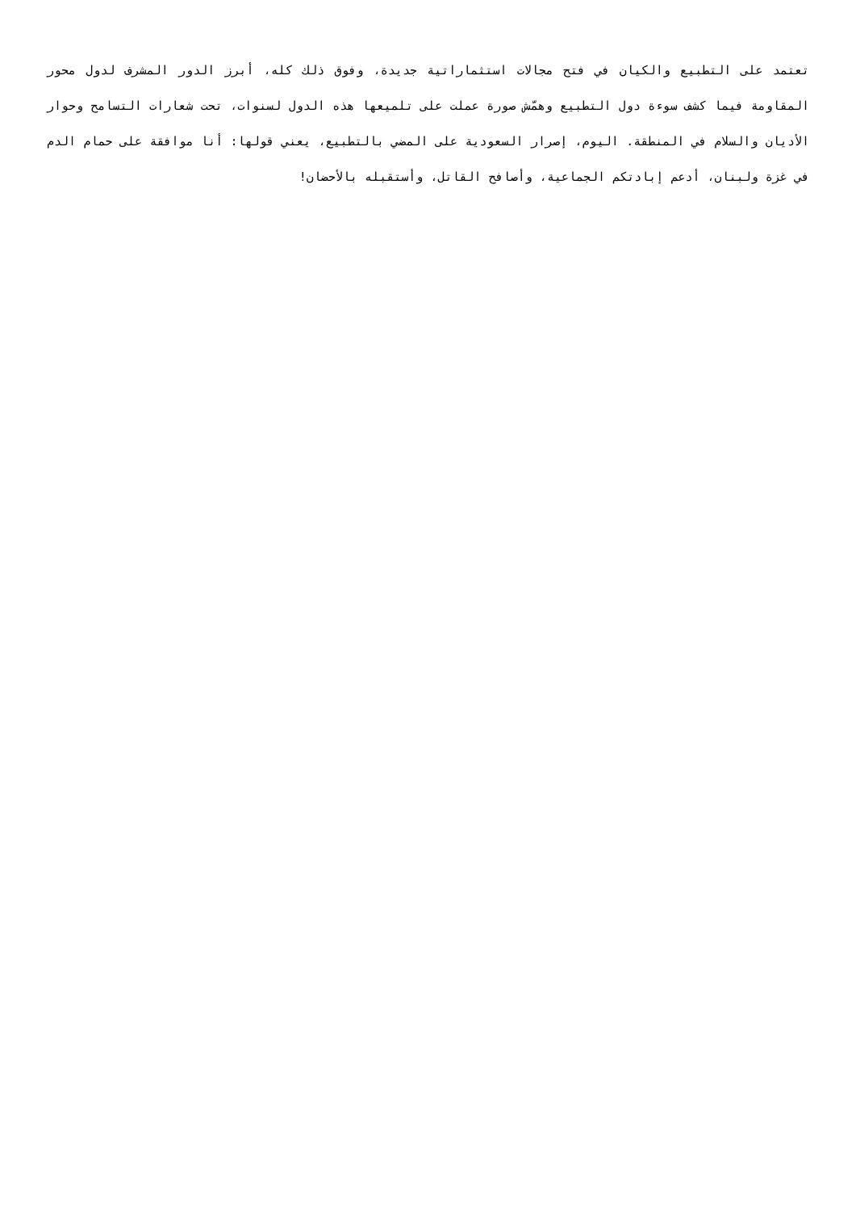تعتمد على التطبيع والكيان في فتح مجالات استثماراتية جديدة، وفوق ذلك كله، أبرز الدور المشرف لدول محور المقاومة فيما كشف سوءة دول التطبيع وهمّش صورة عملت على تلميعها هذه الدول لسنوات، تحت شعارات التسامح وحوار الأديان والسلام في المنطقة. اليوم، إصرار السعودية على المضي بالتطبيع، يعني قولها: أنا موافقة على حمام الدم في غزة ولبنان، أدعم إبادتكم الجماعية، وأصافح القاتل، وأستقبله بالأحضان!